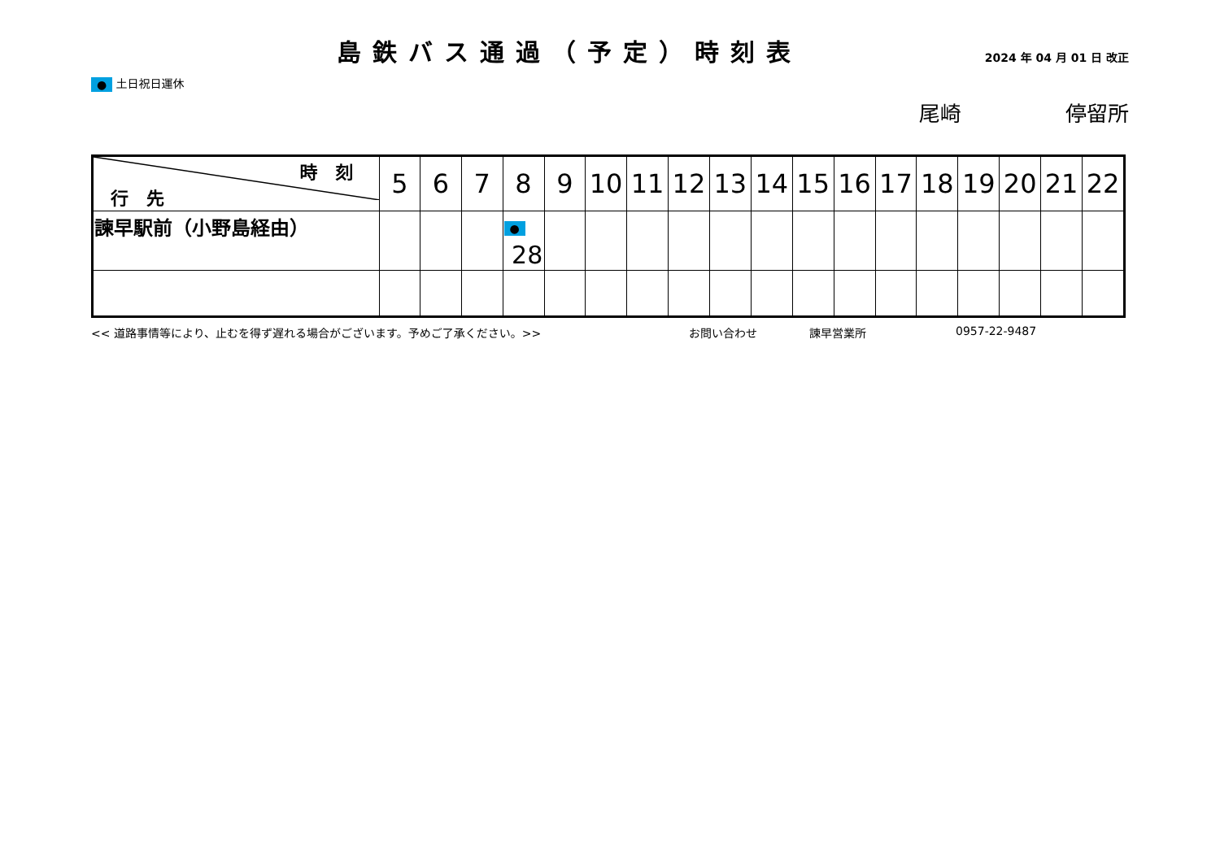島鉄バス通過（予定）時刻表
2024 年 04 月 01 日 改正
● 土日祝日運休
尾崎 停留所
| 時 刻 行 先 | 5 | 6 | 7 | 8 | 9 | 10 | 11 | 12 | 13 | 14 | 15 | 16 | 17 | 18 | 19 | 20 | 21 | 22 |
| --- | --- | --- | --- | --- | --- | --- | --- | --- | --- | --- | --- | --- | --- | --- | --- | --- | --- | --- |
| 諫早駅前（小野島経由） | | | | ● 28 | | | | | | | | | | | | | | |
<< 道路事情等により、止むを得ず遅れる場合がございます。予めご了承ください。>> お問い合わせ 諫早営業所 0957-22-9487